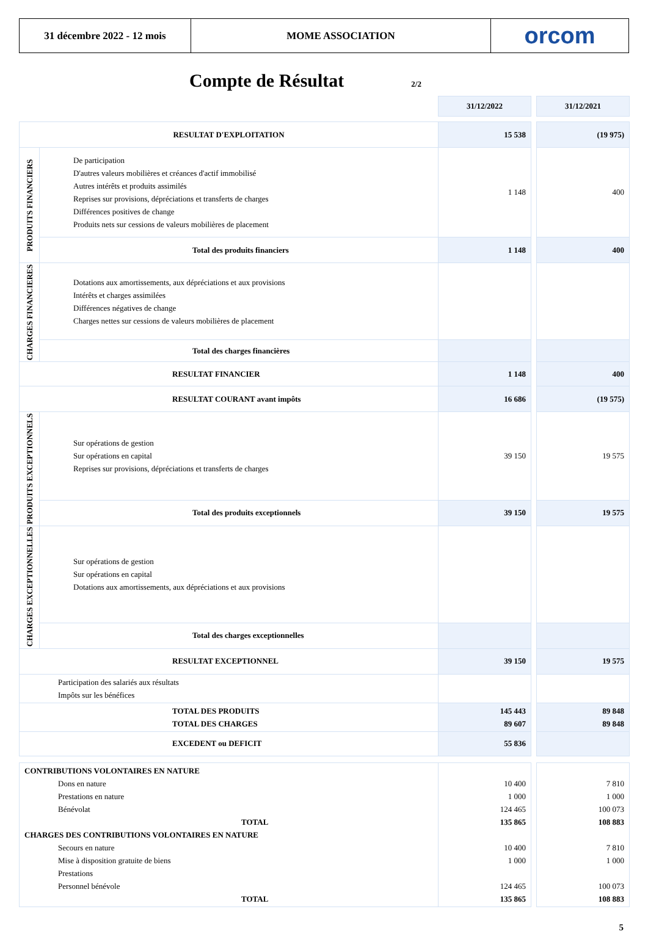31 décembre 2022 - 12 mois MOME ASSOCIATION orcom
Compte de Résultat
2/2
| | | 31/12/2022 | | 31/12/2021 |
| RESULTAT D'EXPLOITATION | | 15 538 | | (19 975) |
| PRODUITS FINANCIERS | De participation D'autres valeurs mobilières et créances d'actif immobilisé Autres intérêts et produits assimilés Reprises sur provisions, dépréciations et transferts de charges Différences positives de change Produits nets sur cessions de valeurs mobilières de placement | 1 148 | | 400 |
| | Total des produits financiers | 1 148 | | 400 |
| CHARGES FINANCIERES | Dotations aux amortissements, aux dépréciations et aux provisions Intérêts et charges assimilées Différences négatives de change Charges nettes sur cessions de valeurs mobilières de placement | | | |
| | Total des charges financières | | | |
| RESULTAT FINANCIER | | 1 148 | | 400 |
| RESULTAT COURANT avant impôts | | 16 686 | | (19 575) |
| PRODUITS EXCEPTIONNELS | Sur opérations de gestion Sur opérations en capital Reprises sur provisions, dépréciations et transferts de charges | 39 150 | | 19 575 |
| | Total des produits exceptionnels | 39 150 | | 19 575 |
| CHARGES EXCEPTIONNELLES | Sur opérations de gestion Sur opérations en capital Dotations aux amortissements, aux dépréciations et aux provisions | | | |
| | Total des charges exceptionnelles | | | |
| RESULTAT EXCEPTIONNEL | | 39 150 | | 19 575 |
| Participation des salariés aux résultats Impôts sur les bénéfices | | | | |
| TOTAL DES PRODUITS TOTAL DES CHARGES | | 145 443 89 607 | | 89 848 89 848 |
| EXCEDENT ou DEFICIT | | 55 836 | | |
| CONTRIBUTIONS VOLONTAIRES EN NATURE Dons en nature Prestations en nature Bénévolat TOTAL CHARGES DES CONTRIBUTIONS VOLONTAIRES EN NATURE Secours en nature Mise à disposition gratuite de biens Prestations Personnel bénévole TOTAL | | 10 400 1 000 124 465 135 865 10 400 1 000 124 465 135 865 | | 7 810 1 000 100 073 108 883 7 810 1 000 100 073 108 883 |
5